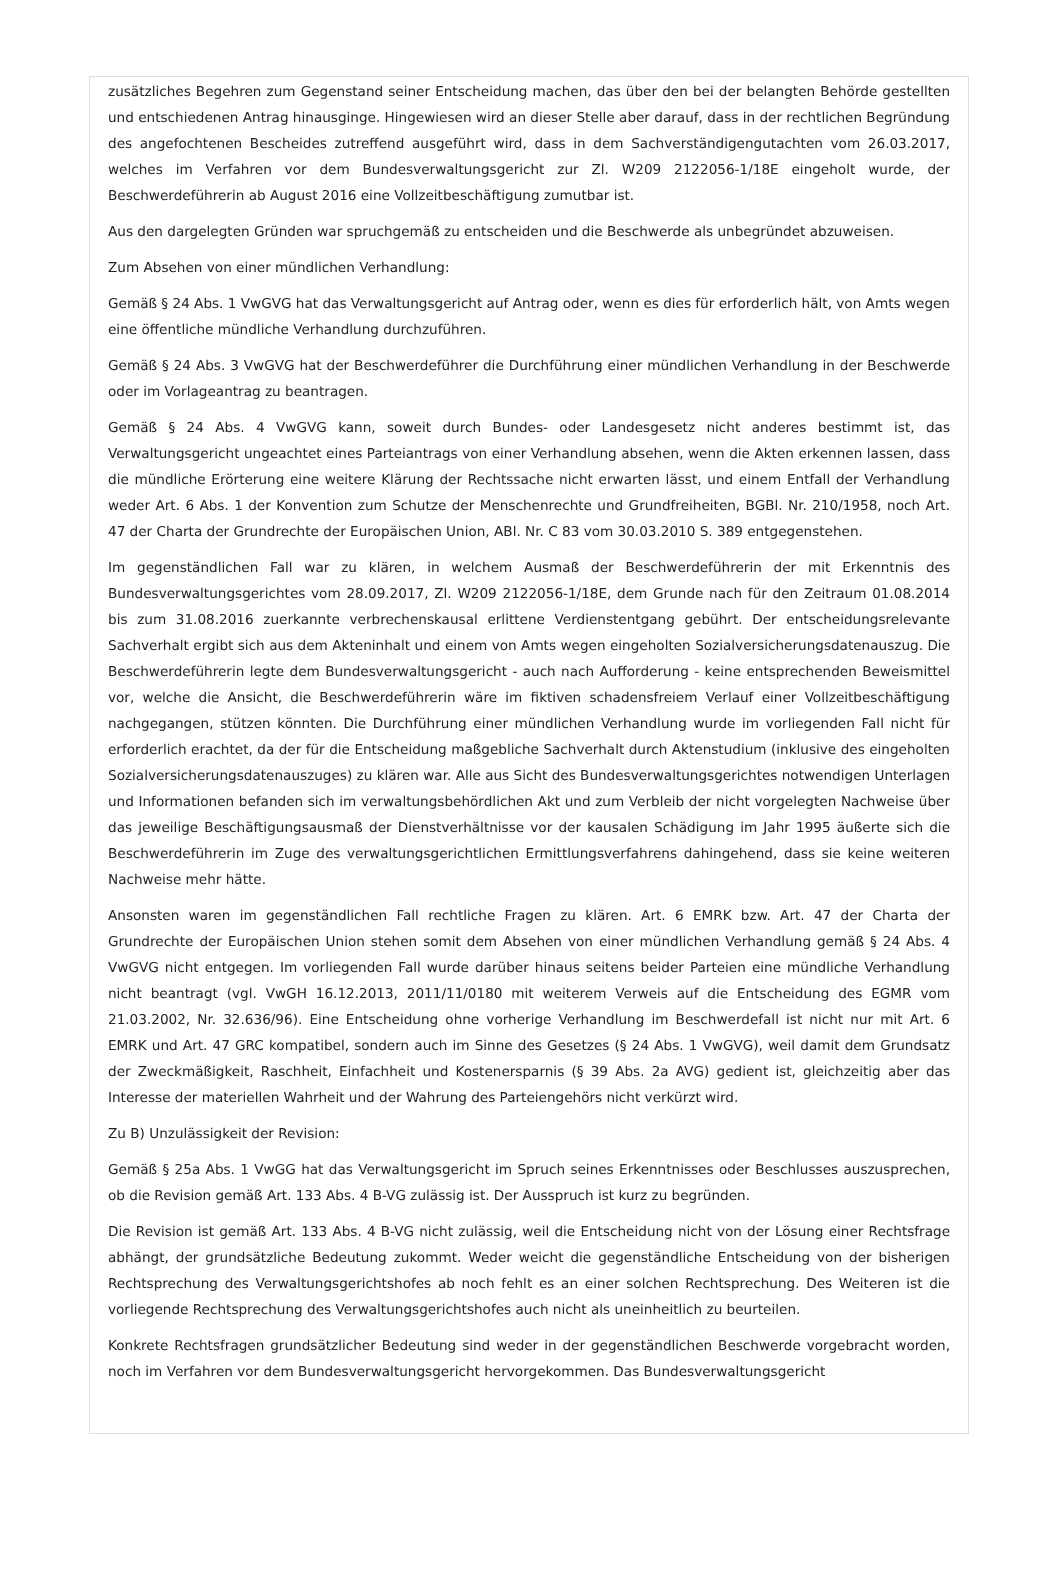zusätzliches Begehren zum Gegenstand seiner Entscheidung machen, das über den bei der belangten Behörde gestellten und entschiedenen Antrag hinausginge. Hingewiesen wird an dieser Stelle aber darauf, dass in der rechtlichen Begründung des angefochtenen Bescheides zutreffend ausgeführt wird, dass in dem Sachverständigengutachten vom 26.03.2017, welches im Verfahren vor dem Bundesverwaltungsgericht zur Zl. W209 2122056-1/18E eingeholt wurde, der Beschwerdeführerin ab August 2016 eine Vollzeitbeschäftigung zumutbar ist.
Aus den dargelegten Gründen war spruchgemäß zu entscheiden und die Beschwerde als unbegründet abzuweisen.
Zum Absehen von einer mündlichen Verhandlung:
Gemäß § 24 Abs. 1 VwGVG hat das Verwaltungsgericht auf Antrag oder, wenn es dies für erforderlich hält, von Amts wegen eine öffentliche mündliche Verhandlung durchzuführen.
Gemäß § 24 Abs. 3 VwGVG hat der Beschwerdeführer die Durchführung einer mündlichen Verhandlung in der Beschwerde oder im Vorlageantrag zu beantragen.
Gemäß § 24 Abs. 4 VwGVG kann, soweit durch Bundes- oder Landesgesetz nicht anderes bestimmt ist, das Verwaltungsgericht ungeachtet eines Parteiantrags von einer Verhandlung absehen, wenn die Akten erkennen lassen, dass die mündliche Erörterung eine weitere Klärung der Rechtssache nicht erwarten lässt, und einem Entfall der Verhandlung weder Art. 6 Abs. 1 der Konvention zum Schutze der Menschenrechte und Grundfreiheiten, BGBl. Nr. 210/1958, noch Art. 47 der Charta der Grundrechte der Europäischen Union, ABl. Nr. C 83 vom 30.03.2010 S. 389 entgegenstehen.
Im gegenständlichen Fall war zu klären, in welchem Ausmaß der Beschwerdeführerin der mit Erkenntnis des Bundesverwaltungsgerichtes vom 28.09.2017, Zl. W209 2122056-1/18E, dem Grunde nach für den Zeitraum 01.08.2014 bis zum 31.08.2016 zuerkannte verbrechenskausal erlittene Verdienstentgang gebührt. Der entscheidungsrelevante Sachverhalt ergibt sich aus dem Akteninhalt und einem von Amts wegen eingeholten Sozialversicherungsdatenauszug. Die Beschwerdeführerin legte dem Bundesverwaltungsgericht - auch nach Aufforderung - keine entsprechenden Beweismittel vor, welche die Ansicht, die Beschwerdeführerin wäre im fiktiven schadensfreiem Verlauf einer Vollzeitbeschäftigung nachgegangen, stützen könnten. Die Durchführung einer mündlichen Verhandlung wurde im vorliegenden Fall nicht für erforderlich erachtet, da der für die Entscheidung maßgebliche Sachverhalt durch Aktenstudium (inklusive des eingeholten Sozialversicherungsdatenauszuges) zu klären war. Alle aus Sicht des Bundesverwaltungsgerichtes notwendigen Unterlagen und Informationen befanden sich im verwaltungsbehördlichen Akt und zum Verbleib der nicht vorgelegten Nachweise über das jeweilige Beschäftigungsausmaß der Dienstverhältnisse vor der kausalen Schädigung im Jahr 1995 äußerte sich die Beschwerdeführerin im Zuge des verwaltungsgerichtlichen Ermittlungsverfahrens dahingehend, dass sie keine weiteren Nachweise mehr hätte.
Ansonsten waren im gegenständlichen Fall rechtliche Fragen zu klären. Art. 6 EMRK bzw. Art. 47 der Charta der Grundrechte der Europäischen Union stehen somit dem Absehen von einer mündlichen Verhandlung gemäß § 24 Abs. 4 VwGVG nicht entgegen. Im vorliegenden Fall wurde darüber hinaus seitens beider Parteien eine mündliche Verhandlung nicht beantragt (vgl. VwGH 16.12.2013, 2011/11/0180 mit weiterem Verweis auf die Entscheidung des EGMR vom 21.03.2002, Nr. 32.636/96). Eine Entscheidung ohne vorherige Verhandlung im Beschwerdefall ist nicht nur mit Art. 6 EMRK und Art. 47 GRC kompatibel, sondern auch im Sinne des Gesetzes (§ 24 Abs. 1 VwGVG), weil damit dem Grundsatz der Zweckmäßigkeit, Raschheit, Einfachheit und Kostenersparnis (§ 39 Abs. 2a AVG) gedient ist, gleichzeitig aber das Interesse der materiellen Wahrheit und der Wahrung des Parteiengehörs nicht verkürzt wird.
Zu B) Unzulässigkeit der Revision:
Gemäß § 25a Abs. 1 VwGG hat das Verwaltungsgericht im Spruch seines Erkenntnisses oder Beschlusses auszusprechen, ob die Revision gemäß Art. 133 Abs. 4 B-VG zulässig ist. Der Ausspruch ist kurz zu begründen.
Die Revision ist gemäß Art. 133 Abs. 4 B-VG nicht zulässig, weil die Entscheidung nicht von der Lösung einer Rechtsfrage abhängt, der grundsätzliche Bedeutung zukommt. Weder weicht die gegenständliche Entscheidung von der bisherigen Rechtsprechung des Verwaltungsgerichtshofes ab noch fehlt es an einer solchen Rechtsprechung. Des Weiteren ist die vorliegende Rechtsprechung des Verwaltungsgerichtshofes auch nicht als uneinheitlich zu beurteilen.
Konkrete Rechtsfragen grundsätzlicher Bedeutung sind weder in der gegenständlichen Beschwerde vorgebracht worden, noch im Verfahren vor dem Bundesverwaltungsgericht hervorgekommen. Das Bundesverwaltungsgericht